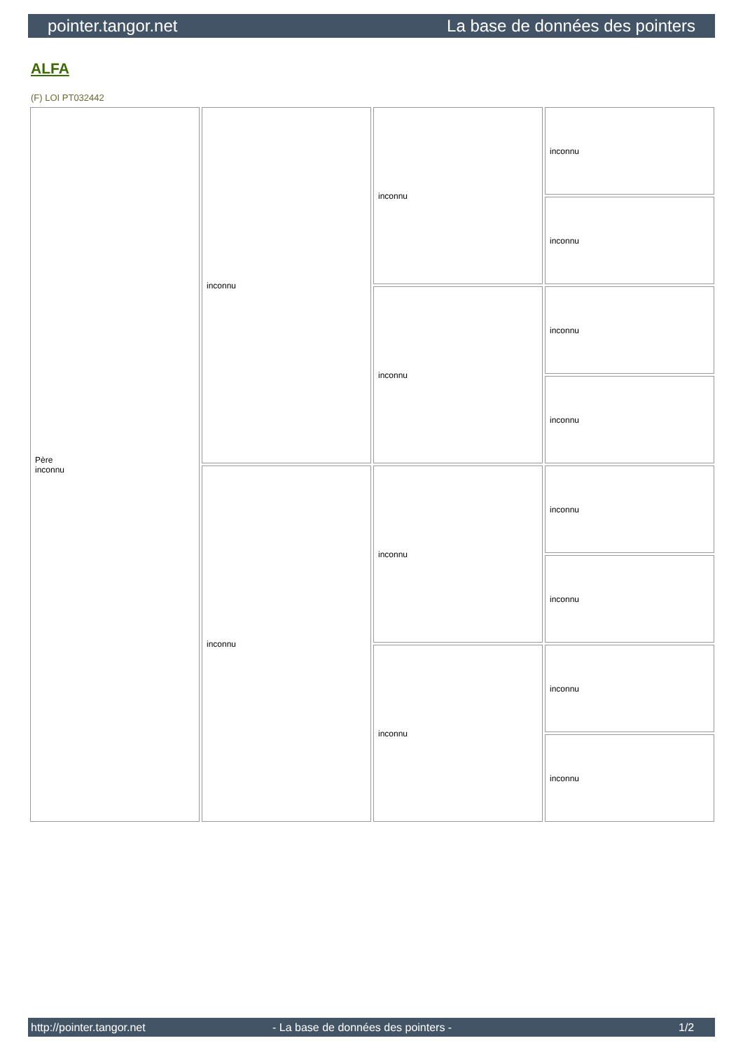pointer.tangor.net La base de données des pointers
ALFA
(F) LOI PT032442
| Père inconnu | inconnu | inconnu | inconnu |
| | | | inconnu |
| | | inconnu | inconnu |
| | | | inconnu |
| | inconnu | inconnu | inconnu |
| | | | inconnu |
| | | inconnu | inconnu |
| | | | inconnu |
http://pointer.tangor.net - La base de données des pointers - 1/2